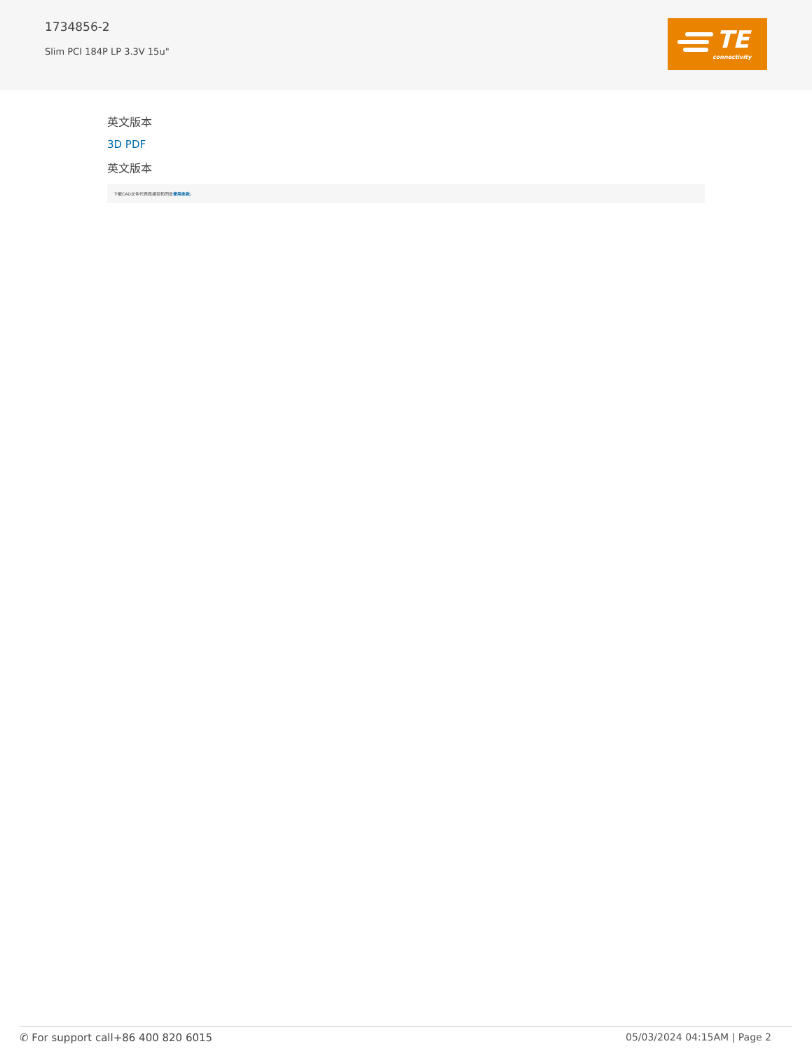1734856-2
Slim PCI 184P LP 3.3V 15u"
TE
connectivity
英文版本
3D PDF
英文版本
下载CAD文件代表我接受和同意使用条款。
✆ For support call+86 400 820 6015
05/03/2024 04:15AM | Page 2